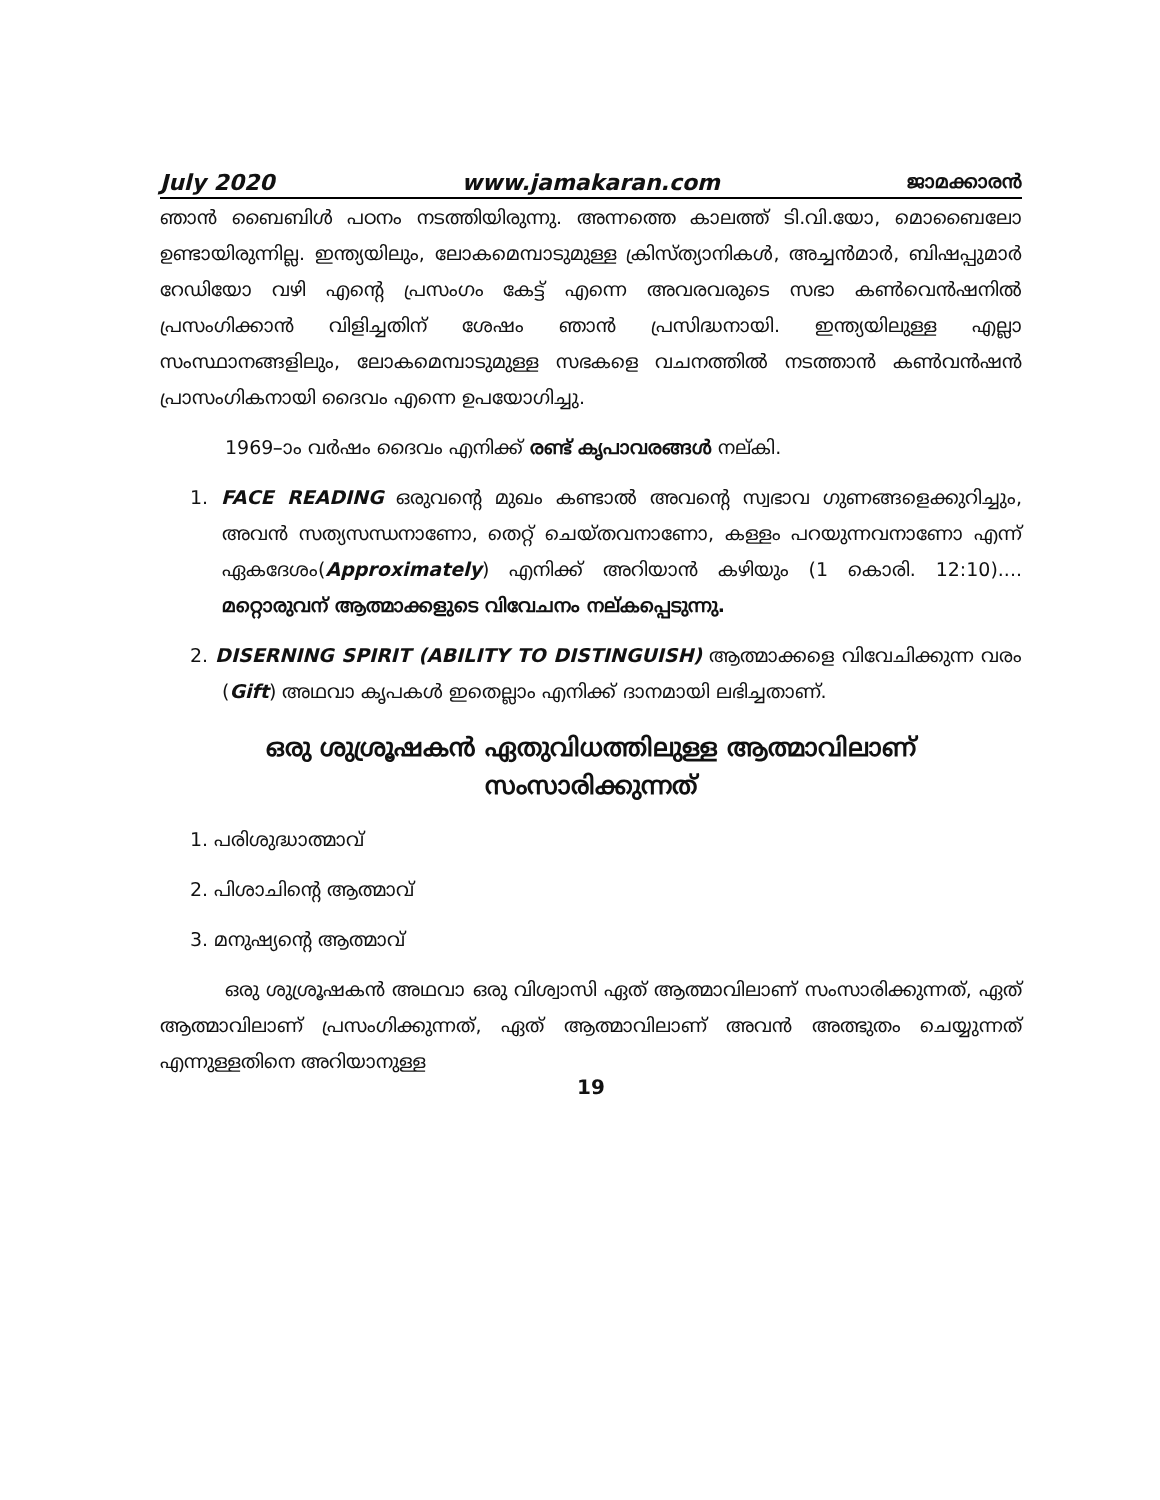July 2020 www.jamakaran.com ജാമക്കാരൻ
ഞാൻ ബൈബിൾ പഠനം നടത്തിയിരുന്നു. അന്നത്തെ കാലത്ത് ടി.വി.യോ, മൊബൈലോ ഉണ്ടായിരുന്നില്ല. ഇന്ത്യയിലും, ലോകമെമ്പാടുമുള്ള ക്രിസ്ത്യാനികൾ, അച്ചൻമാർ, ബിഷപ്പുമാർ റേഡിയോ വഴി എന്റെ പ്രസംഗം കേട്ട് എന്നെ അവരവരുടെ സഭാ കൺവെൻഷനിൽ പ്രസംഗിക്കാൻ വിളിച്ചതിന് ശേഷം ഞാൻ പ്രസിദ്ധനായി. ഇന്ത്യയിലുള്ള എല്ലാ സംസ്ഥാനങ്ങളിലും, ലോകമെമ്പാടുമുള്ള സഭകളെ വചനത്തിൽ നടത്താൻ കൺവൻഷൻ പ്രാസംഗികനായി ദൈവം എന്നെ ഉപയോഗിച്ചു.
1969–ാം വർഷം ദൈവം എനിക്ക് രണ്ട് കൃപാവരങ്ങൾ നല്കി.
1. FACE READING ഒരുവന്റെ മുഖം കണ്ടാൽ അവന്റെ സ്വഭാവ ഗുണങ്ങളെക്കുറിച്ചും, അവൻ സത്യസന്ധനാണോ, തെറ്റ് ചെയ്തവനാണോ, കള്ളം പറയുന്നവനാണോ എന്ന് ഏകദേശം(Approximately) എനിക്ക് അറിയാൻ കഴിയും (1 കൊരി. 12:10).... മറ്റൊരുവന് ആത്മാക്കളുടെ വിവേചനം നല്കപ്പെടുന്നു.
2. DISERNING SPIRIT (ABILITY TO DISTINGUISH) ആത്മാക്കളെ വിവേചിക്കുന്ന വരം (Gift) അഥവാ കൃപകൾ ഇതെല്ലാം എനിക്ക് ദാനമായി ലഭിച്ചതാണ്.
ഒരു ശുശ്രൂഷകൻ ഏതുവിധത്തിലുള്ള ആത്മാവിലാണ്
സംസാരിക്കുന്നത്
1. പരിശുദ്ധാത്മാവ്
2. പിശാചിന്റെ ആത്മാവ്
3. മനുഷ്യന്റെ ആത്മാവ്
ഒരു ശുശ്രൂഷകൻ അഥവാ ഒരു വിശ്വാസി ഏത് ആത്മാവിലാണ് സംസാരിക്കുന്നത്, ഏത് ആത്മാവിലാണ് പ്രസംഗിക്കുന്നത്, ഏത് ആത്മാവിലാണ് അവൻ അത്ഭുതം ചെയ്യുന്നത് എന്നുള്ളതിനെ അറിയാനുള്ള
19